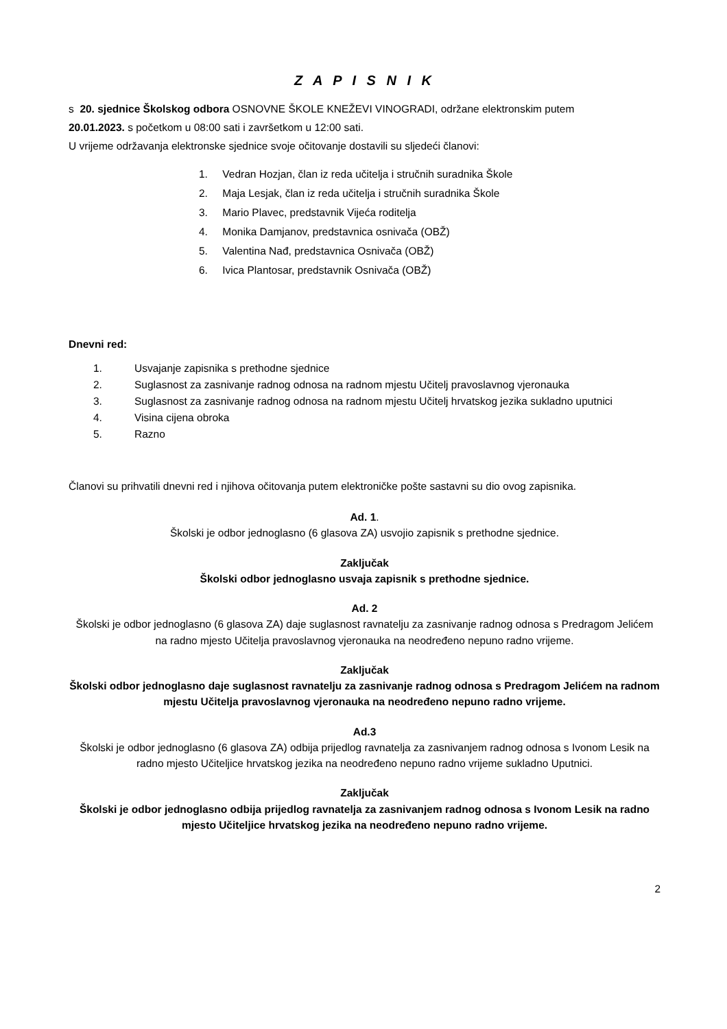Z A P I S N I K
s 20. sjednice Školskog odbora OSNOVNE ŠKOLE KNEŽEVI VINOGRADI, održane elektronskim putem
20.01.2023. s početkom u 08:00 sati i završetkom u 12:00 sati.
U vrijeme održavanja elektronske sjednice svoje očitovanje dostavili su sljedeći članovi:
1. Vedran Hozjan, član iz reda učitelja i stručnih suradnika Škole
2. Maja Lesjak, član iz reda učitelja i stručnih suradnika Škole
3. Mario Plavec, predstavnik Vijeća roditelja
4. Monika Damjanov, predstavnica osnivača (OBŽ)
5. Valentina Nađ, predstavnica Osnivača (OBŽ)
6. Ivica Plantosar, predstavnik Osnivača (OBŽ)
Dnevni red:
1. Usvajanje zapisnika s prethodne sjednice
2. Suglasnost za zasnivanje radnog odnosa na radnom mjestu Učitelj pravoslavnog vjeronauka
3. Suglasnost za zasnivanje radnog odnosa na radnom mjestu Učitelj hrvatskog jezika sukladno uputnici
4. Visina cijena obroka
5. Razno
Članovi su prihvatili dnevni red i njihova očitovanja putem elektroničke pošte sastavni su dio ovog zapisnika.
Ad. 1.
Školski je odbor jednoglasno (6 glasova ZA) usvojio zapisnik s prethodne sjednice.
Zaključak
Školski odbor jednoglasno usvaja zapisnik s prethodne sjednice.
Ad. 2
Školski je odbor jednoglasno (6 glasova ZA) daje suglasnost ravnatelju za zasnivanje radnog odnosa s Predragom Jelićem na radno mjesto Učitelja pravoslavnog vjeronauka na neodređeno nepuno radno vrijeme.
Zaključak
Školski odbor jednoglasno daje suglasnost ravnatelju za zasnivanje radnog odnosa s Predragom Jelićem na radnom mjestu Učitelja pravoslavnog vjeronauka na neodređeno nepuno radno vrijeme.
Ad.3
Školski je odbor jednoglasno (6 glasova ZA) odbija prijedlog ravnatelja za zasnivanjem radnog odnosa s Ivonom Lesik na radno mjesto Učiteljice hrvatskog jezika na neodređeno nepuno radno vrijeme sukladno Uputnici.
Zaključak
Školski je odbor jednoglasno odbija prijedlog ravnatelja za zasnivanjem radnog odnosa s Ivonom Lesik na radno mjesto Učiteljice hrvatskog jezika na neodređeno nepuno radno vrijeme.
2